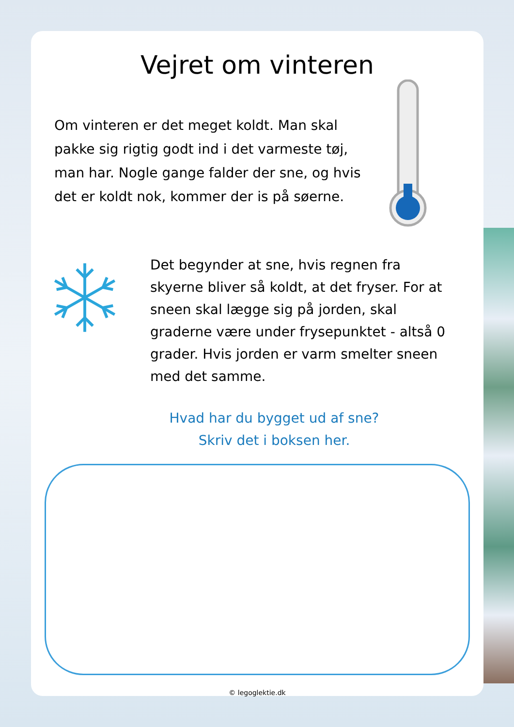Vejret om vinteren
Om vinteren er det meget koldt. Man skal pakke sig rigtig godt ind i det varmeste tøj, man har. Nogle gange falder der sne, og hvis det er koldt nok, kommer der is på søerne.
Det begynder at sne, hvis regnen fra skyerne bliver så koldt, at det fryser. For at sneen skal lægge sig på jorden, skal graderne være under frysepunktet - altså 0 grader. Hvis jorden er varm smelter sneen med det samme.
Hvad har du bygget ud af sne?
Skriv det i boksen her.
© legoglektie.dk